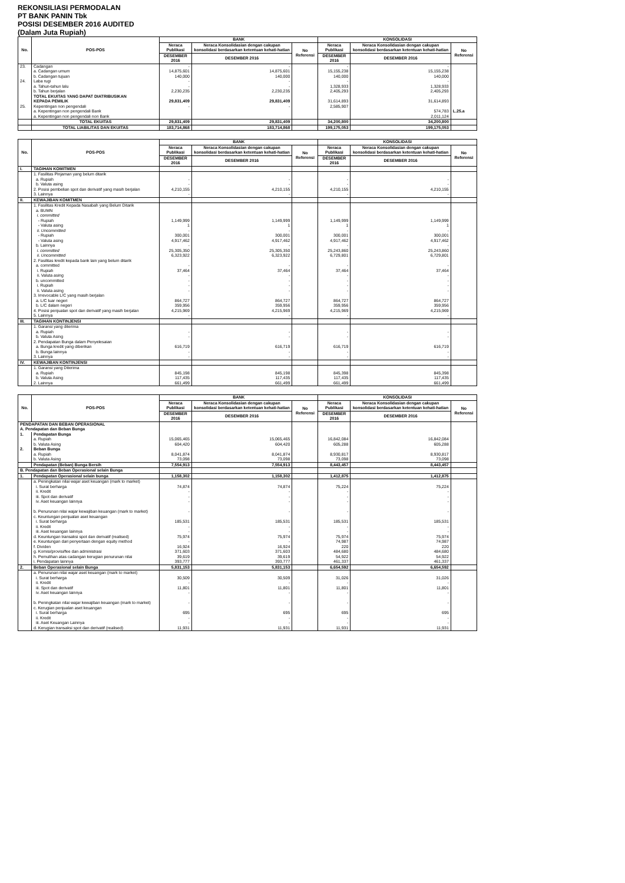REKONSILIASI PERMODALAN
PT BANK PANIN Tbk
POSISI DESEMBER 2016 AUDITED
(Dalam Juta Rupiah)
| No. | POS-POS | BANK | | | KONSOLIDASI | | |
| --- | --- | --- | --- | --- | --- | --- | --- |
| | | Neraca Publikasi | Neraca Konsolidasian dengan cakupan konsolidasi berdasarkan ketentuan kehati-hatian | No Referensi | Neraca Publikasi | Neraca Konsolidasian dengan cakupan konsolidasi berdasarkan ketentuan kehati-hatian | No Referensi |
| | | DESEMBER 2016 | DESEMBER 2016 | | DESEMBER 2016 | DESEMBER 2016 | |
| 23. | Cadangan | - | - | | - | - | |
| | a. Cadangan umum | 14,875,601 | 14,875,601 | | 15,155,238 | 15,155,238 | |
| | b. Cadangan tujuan | 140,000 | 140,000 | | 140,000 | 140,000 | |
| 24. | Laba rugi | - | - | | - | - | |
| | a. Tahun-tahun lalu | - | - | | 1,328,933 | 1,328,933 | |
| | b. Tahun berjalan | 2,230,235 | 2,230,235 | | 2,405,293 | 2,405,293 | |
| | TOTAL EKUITAS YANG DAPAT DIATRIBUSIKAN KEPADA PEMILIK | 29,831,409 | 29,831,409 | | 31,614,893 | 31,614,893 | |
| 25. | Kepentingan non pengendali | - | - | | 2,585,907 | | |
| | a. Kepentingan non pengendali Bank | | | | | 574,783 | L.25.a |
| | a. Kepentingan non pengendali non Bank | | | | | 2,011,124 | |
| | TOTAL EKUITAS | 29,831,409 | 29,831,409 | | 34,200,800 | 34,200,800 | |
| | TOTAL LIABILITAS DAN EKUITAS | 183,714,868 | 183,714,868 | | 199,175,053 | 199,175,053 | |
| No. | POS-POS | BANK | | | KONSOLIDASI | | |
| --- | --- | --- | --- | --- | --- | --- | --- |
| | | Neraca Publikasi | Neraca Konsolidasian dengan cakupan konsolidasi berdasarkan ketentuan kehati-hatian | No Referensi | Neraca Publikasi | Neraca Konsolidasian dengan cakupan konsolidasi berdasarkan ketentuan kehati-hatian | No Referensi |
| | | DESEMBER 2016 | DESEMBER 2016 | | DESEMBER 2016 | DESEMBER 2016 | |
| I. | TAGIHAN KOMITMEN | | | | | | |
| | 1. Fasilitas Pinjaman yang belum ditarik | | | | | | |
| | a. Rupiah | - | - | | - | - | |
| | b. Valuta asing | - | - | | - | - | |
| | 2. Posisi pembelian spot dan derivatif yang masih berjalan | 4,210,155 | 4,210,155 | | 4,210,155 | 4,210,155 | |
| | 3. Lainnya | - | - | | - | - | |
| II. | KEWAJIBAN KOMITMEN | | | | | | |
| | 1. Fasilitas Kredit Kepada Nasabah yang Belum Ditarik | | | | | | |
| | a. BUMN | | | | | | |
| | i. committed | | | | | | |
| | - Rupiah | 1,149,999 | 1,149,999 | | 1,149,999 | 1,149,999 | |
| | - Valuta asing | 1 | 1 | | 1 | 1 | |
| | ii. Uncommitted | - | - | | - | - | |
| | - Rupiah | 300,001 | 300,001 | | 300,001 | 300,001 | |
| | - Valuta asing | 4,917,462 | 4,917,462 | | 4,917,462 | 4,917,462 | |
| | b. Lainnya | - | - | | - | - | |
| | i. committed | 25,305,350 | 25,305,350 | | 25,243,860 | 25,243,860 | |
| | ii. Uncommitted | 6,323,922 | 6,323,922 | | 6,729,801 | 6,729,801 | |
| | 2. Fasilitas kredit kepada bank lain yang belum ditarik | | | | | | |
| | a. committed | - | - | | - | - | |
| | i. Rupiah | 37,464 | 37,464 | | 37,464 | 37,464 | |
| | ii. Valuta asing | - | - | | - | - | |
| | b. uncommitted | - | - | | - | - | |
| | i. Rupiah | - | - | | - | - | |
| | ii. Valuta asing | - | - | | - | - | |
| | 3. Irrevocable L/C yang masih berjalan | | | | | | |
| | a. L/C luar negeri | 864,727 | 864,727 | | 864,727 | 864,727 | |
| | b. L/C dalam negeri | 359,956 | 359,956 | | 359,956 | 359,956 | |
| | 4. Posisi penjualan spot dan derivatif yang masih berjalan | 4,215,969 | 4,215,969 | | 4,215,969 | 4,215,969 | |
| | 5. Lainnya | - | - | | - | - | |
| III. | TAGIHAN KONTINJENSI | | | | | | |
| | 1. Garansi yang diterima | | | | | | |
| | a. Rupiah | - | - | | - | - | |
| | b. Valuta Asing | - | - | | - | - | |
| | 2. Pendapatan Bunga dalam Penyelesaian | | | | | | |
| | a. Bunga kredit yang diberikan | 616,719 | 616,719 | | 616,719 | 616,719 | |
| | b. Bunga lainnya | - | - | | - | - | |
| | 3. Lainnya | - | - | | - | - | |
| IV. | KEWAJIBAN KONTINJENSI | | | | | | |
| | 1. Garansi yang Diterima | | | | | | |
| | a. Rupiah | 845,198 | 845,198 | | 845,398 | 845,398 | |
| | b. Valuta Asing | 117,435 | 117,435 | | 117,435 | 117,435 | |
| | 2. Lainnya | 661,499 | 661,499 | | 661,499 | 661,499 | |
| No. | POS-POS | BANK | | | KONSOLIDASI | | |
| --- | --- | --- | --- | --- | --- | --- | --- |
| | | Neraca Publikasi | Neraca Konsolidasian dengan cakupan konsolidasi berdasarkan ketentuan kehati-hatian | No Referensi | Neraca Publikasi | Neraca Konsolidasian dengan cakupan konsolidasi berdasarkan ketentuan kehati-hatian | No Referensi |
| | | DESEMBER 2016 | DESEMBER 2016 | | DESEMBER 2016 | DESEMBER 2016 | |
| PENDAPATAN DAN BEBAN OPERASIONAL | | | | | | | |
| A. Pendapatan dan Beban Bunga | | | | | | | |
| 1. | Pendapatan Bunga | | | | | | |
| | a. Rupiah | 15,065,465 | 15,065,465 | | 16,842,084 | 16,842,084 | |
| | b. Valuta Asing | 604,420 | 604,420 | | 605,288 | 605,288 | |
| 2. | Beban Bunga | | | | | | |
| | a. Rupiah | 8,041,874 | 8,041,874 | | 8,930,817 | 8,930,817 | |
| | b. Valuta Asing | 73,098 | 73,098 | | 73,098 | 73,098 | |
| | Pendapatan (Beban) Bunga Bersih | 7,554,913 | 7,554,913 | | 8,443,457 | 8,443,457 | |
| B. Pendapatan dan Beban Operasional selain Bunga | | | | | | | |
| 1. | Pendapatan Operasional selain bunga | 1,158,302 | 1,158,302 | | 1,412,875 | 1,412,875 | |
| | a. Peningkatan nilai wajar aset keuangan (mark to market) | | | | | | |
| | i. Surat berharga | 74,874 | 74,874 | | 75,224 | 75,224 | |
| | ii. Kredit | - | - | | - | - | |
| | iii. Spot dan derivatif | - | - | | - | - | |
| | iv. Aset keuangan lainnya | - | - | | - | - | |
| | b. Penurunan nilai wajar kewajiban keuangan (mark to market) | - | - | | - | - | |
| | c. Keuntungan penjualan aset keuangan | | | | | | |
| | i. Surat berharga | 185,531 | 185,531 | | 185,531 | 185,531 | |
| | ii. Kredit | - | - | | - | - | |
| | iii. Aset keuangan lainnya | - | - | | - | - | |
| | d. Keuntungan transaksi spot dan derivatif (realised) | 75,974 | 75,974 | | 75,974 | 75,974 | |
| | e. Keuntungan dari penyertaan dengan equity method | - | - | | 74,987 | 74,987 | |
| | f. Dividen | 16,924 | 16,924 | | 220 | 220 | |
| | g. Komisi/provisi/fee dan administrasi | 371,603 | 371,603 | | 484,680 | 484,680 | |
| | h. Pemulihan atas cadangan kerugian penurunan nilai | 39,619 | 39,619 | | 54,922 | 54,922 | |
| | i. Pendapatan lainnya | 393,777 | 393,777 | | 461,337 | 461,337 | |
| 2. | Beban Operasional selain Bunga | 5,831,153 | 5,831,153 | | 6,654,592 | 6,654,592 | |
| | a. Penurunan nilai wajar aset keuangan (mark to market) | | | | | | |
| | i. Surat berharga | 30,509 | 30,509 | | 31,026 | 31,026 | |
| | ii. Kredit | - | - | | - | - | |
| | iii. Spot dan derivatif | 11,801 | 11,801 | | 11,801 | 11,801 | |
| | iv. Aset keuangan lainnya | - | - | | - | - | |
| | b. Peningkatan nilai wajar kewajiban keuangan (mark to market) | - | - | | - | - | |
| | c. Kerugian penjualan aset keuangan | | | | | | |
| | i. Surat berharga | 695 | 695 | | 695 | 695 | |
| | ii. Kredit | - | - | | - | - | |
| | iii. Aset Keuangan Lainnya | - | - | | - | - | |
| | d. Kerugian transaksi spot dan derivatif (realised) | 11,931 | 11,931 | | 11,931 | 11,931 | |